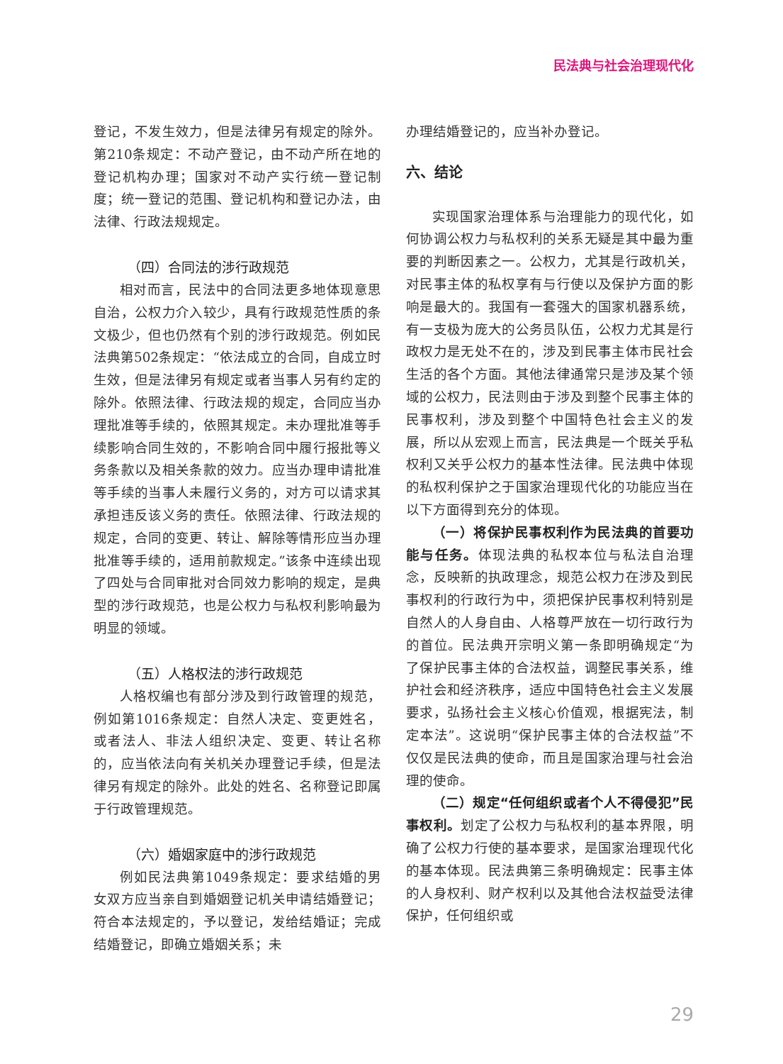民法典与社会治理现代化
登记，不发生效力，但是法律另有规定的除外。第210条规定：不动产登记，由不动产所在地的登记机构办理；国家对不动产实行统一登记制度；统一登记的范围、登记机构和登记办法，由法律、行政法规规定。
（四）合同法的涉行政规范
相对而言，民法中的合同法更多地体现意思自治，公权力介入较少，具有行政规范性质的条文极少，但也仍然有个别的涉行政规范。例如民法典第502条规定：“依法成立的合同，自成立时生效，但是法律另有规定或者当事人另有约定的除外。依照法律、行政法规的规定，合同应当办理批准等手续的，依照其规定。未办理批准等手续影响合同生效的，不影响合同中履行报批等义务条款以及相关条款的效力。应当办理申请批准等手续的当事人未履行义务的，对方可以请求其承担违反该义务的责任。依照法律、行政法规的规定，合同的变更、转让、解除等情形应当办理批准等手续的，适用前款规定。”该条中连续出现了四处与合同审批对合同效力影响的规定，是典型的涉行政规范，也是公权力与私权利影响最为明显的领域。
（五）人格权法的涉行政规范
人格权编也有部分涉及到行政管理的规范，例如第1016条规定：自然人决定、变更姓名，或者法人、非法人组织决定、变更、转让名称的，应当依法向有关机关办理登记手续，但是法律另有规定的除外。此处的姓名、名称登记即属于行政管理规范。
（六）婚姻家庭中的涉行政规范
例如民法典第1049条规定：要求结婚的男女双方应当亲自到婚姻登记机关申请结婚登记；符合本法规定的，予以登记，发给结婚证；完成结婚登记，即确立婚姻关系；未
办理结婚登记的，应当补办登记。
六、结论
实现国家治理体系与治理能力的现代化，如何协调公权力与私权利的关系无疑是其中最为重要的判断因素之一。公权力，尤其是行政机关，对民事主体的私权享有与行使以及保护方面的影响是最大的。我国有一套强大的国家机器系统，有一支极为庞大的公务员队伍，公权力尤其是行政权力是无处不在的，涉及到民事主体市民社会生活的各个方面。其他法律通常只是涉及某个领域的公权力，民法则由于涉及到整个民事主体的民事权利，涉及到整个中国特色社会主义的发展，所以从宏观上而言，民法典是一个既关乎私权利又关乎公权力的基本性法律。民法典中体现的私权利保护之于国家治理现代化的功能应当在以下方面得到充分的体现。
（一）将保护民事权利作为民法典的首要功能与任务。体现法典的私权本位与私法自治理念，反映新的执政理念，规范公权力在涉及到民事权利的行政行为中，须把保护民事权利特别是自然人的人身自由、人格尊严放在一切行政行为的首位。民法典开宗明义第一条即明确规定“为了保护民事主体的合法权益，调整民事关系，维护社会和经济秩序，适应中国特色社会主义发展要求，弘扬社会主义核心价值观，根据宪法，制定本法”。这说明“保护民事主体的合法权益”不仅仅是民法典的使命，而且是国家治理与社会治理的使命。
（二）规定“任何组织或者个人不得侵犯”民事权利。划定了公权力与私权利的基本界限，明确了公权力行使的基本要求，是国家治理现代化的基本体现。民法典第三条明确规定：民事主体的人身权利、财产权利以及其他合法权益受法律保护，任何组织或
29